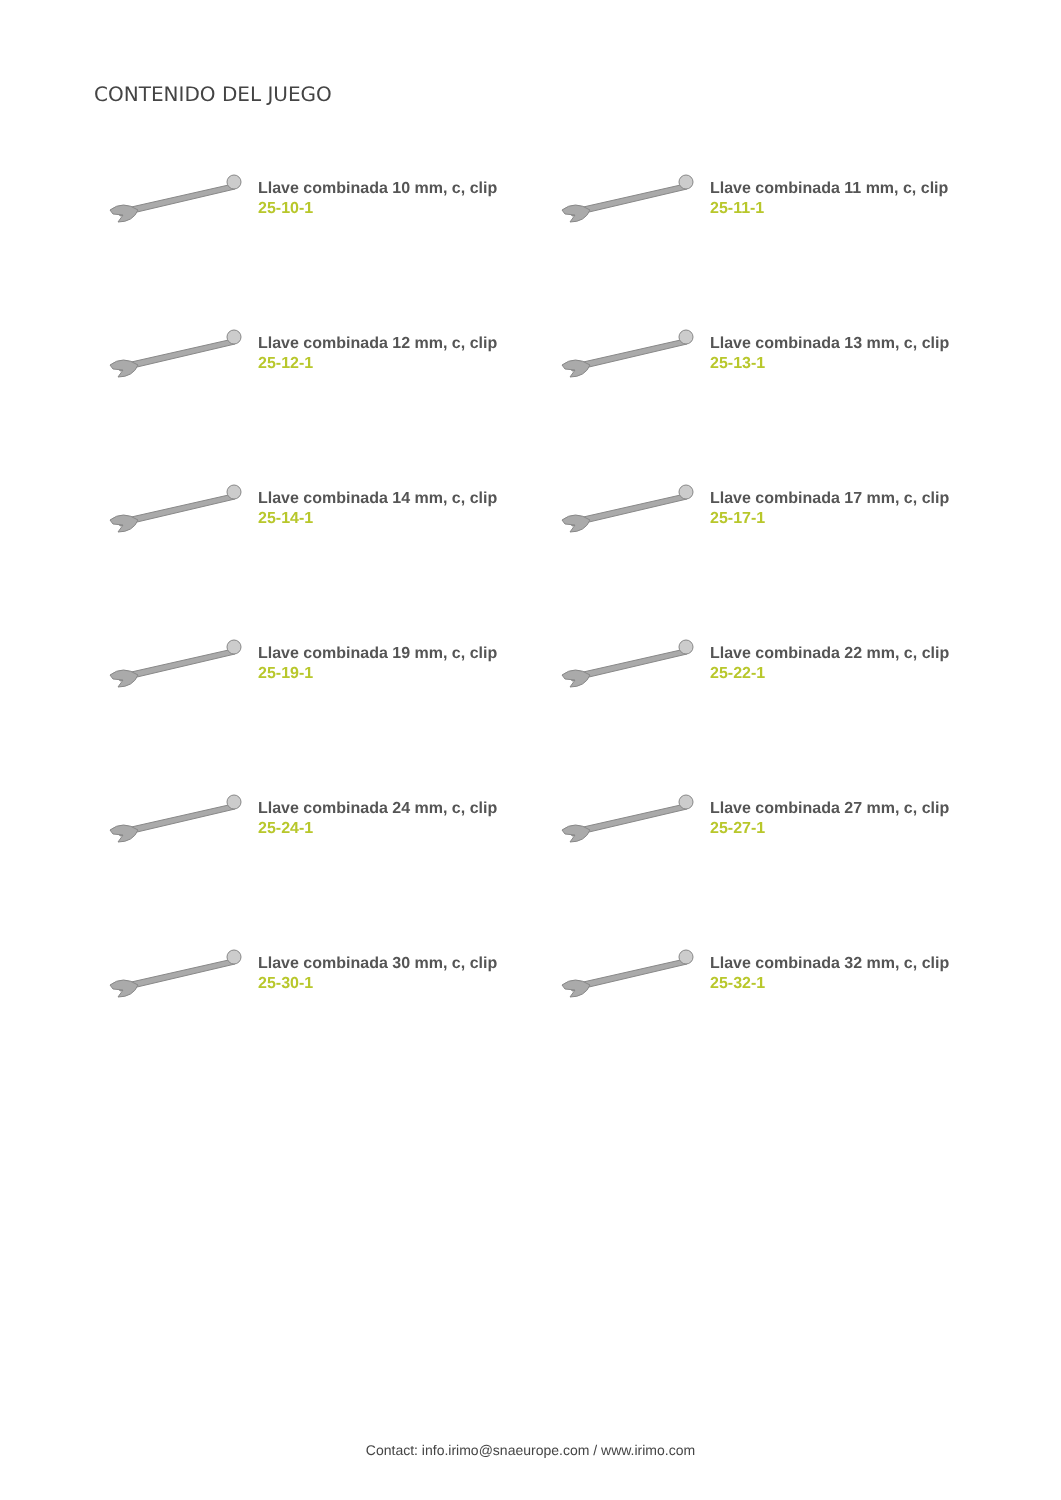CONTENIDO DEL JUEGO
Llave combinada 10 mm, c, clip
25-10-1
Llave combinada 11 mm, c, clip
25-11-1
Llave combinada 12 mm, c, clip
25-12-1
Llave combinada 13 mm, c, clip
25-13-1
Llave combinada 14 mm, c, clip
25-14-1
Llave combinada 17 mm, c, clip
25-17-1
Llave combinada 19 mm, c, clip
25-19-1
Llave combinada 22 mm, c, clip
25-22-1
Llave combinada 24 mm, c, clip
25-24-1
Llave combinada 27 mm, c, clip
25-27-1
Llave combinada 30 mm, c, clip
25-30-1
Llave combinada 32 mm, c, clip
25-32-1
Contact: info.irimo@snaeurope.com / www.irimo.com